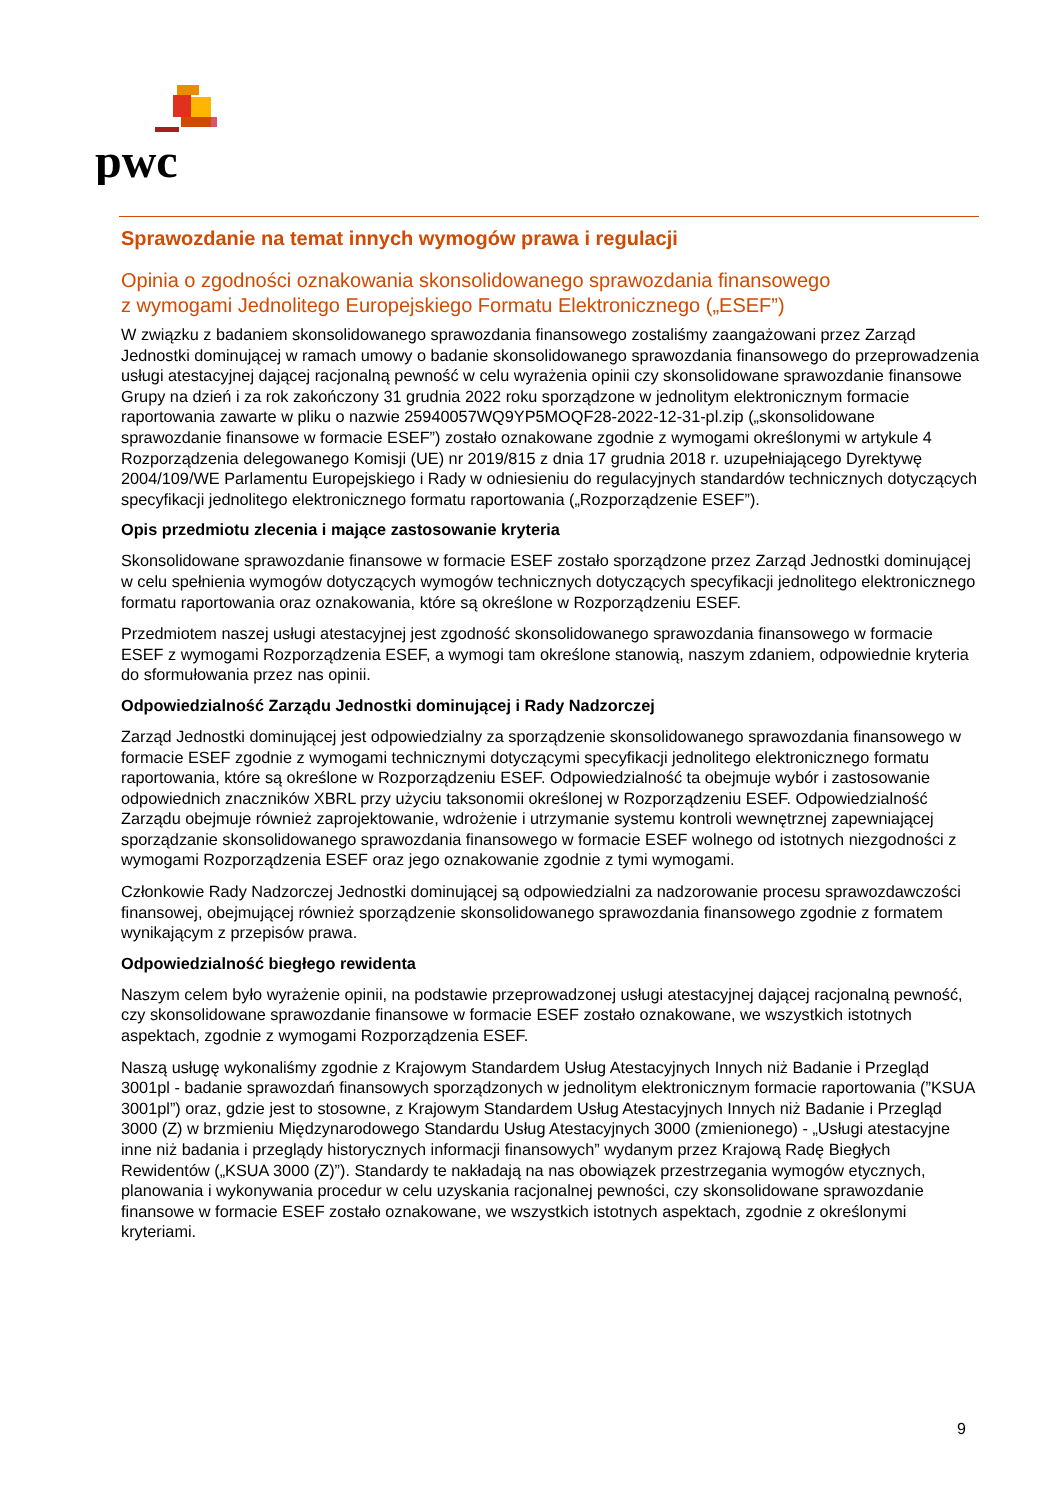pwc
Sprawozdanie na temat innych wymogów prawa i regulacji
Opinia o zgodności oznakowania skonsolidowanego sprawozdania finansowego
z wymogami Jednolitego Europejskiego Formatu Elektronicznego („ESEF”)
W związku z badaniem skonsolidowanego sprawozdania finansowego zostaliśmy zaangażowani przez Zarząd Jednostki dominującej w ramach umowy o badanie skonsolidowanego sprawozdania finansowego do przeprowadzenia usługi atestacyjnej dającej racjonalną pewność w celu wyrażenia opinii czy skonsolidowane sprawozdanie finansowe Grupy na dzień i za rok zakończony 31 grudnia 2022 roku sporządzone w jednolitym elektronicznym formacie raportowania zawarte w pliku o nazwie 25940057WQ9YP5MOQF28-2022-12-31-pl.zip („skonsolidowane sprawozdanie finansowe w formacie ESEF”) zostało oznakowane zgodnie z wymogami określonymi w artykule 4 Rozporządzenia delegowanego Komisji (UE) nr 2019/815 z dnia 17 grudnia 2018 r. uzupełniającego Dyrektywę 2004/109/WE Parlamentu Europejskiego i Rady w odniesieniu do regulacyjnych standardów technicznych dotyczących specyfikacji jednolitego elektronicznego formatu raportowania („Rozporządzenie ESEF”).
Opis przedmiotu zlecenia i mające zastosowanie kryteria
Skonsolidowane sprawozdanie finansowe w formacie ESEF zostało sporządzone przez Zarząd Jednostki dominującej w celu spełnienia wymogów dotyczących wymogów technicznych dotyczących specyfikacji jednolitego elektronicznego formatu raportowania oraz oznakowania, które są określone w Rozporządzeniu ESEF.
Przedmiotem naszej usługi atestacyjnej jest zgodność skonsolidowanego sprawozdania finansowego w formacie ESEF z wymogami Rozporządzenia ESEF, a wymogi tam określone stanowią, naszym zdaniem, odpowiednie kryteria do sformułowania przez nas opinii.
Odpowiedzialność Zarządu Jednostki dominującej i Rady Nadzorczej
Zarząd Jednostki dominującej jest odpowiedzialny za sporządzenie skonsolidowanego sprawozdania finansowego w formacie ESEF zgodnie z wymogami technicznymi dotyczącymi specyfikacji jednolitego elektronicznego formatu raportowania, które są określone w Rozporządzeniu ESEF. Odpowiedzialność ta obejmuje wybór i zastosowanie odpowiednich znaczników XBRL przy użyciu taksonomii określonej w Rozporządzeniu ESEF. Odpowiedzialność Zarządu obejmuje również zaprojektowanie, wdrożenie i utrzymanie systemu kontroli wewnętrznej zapewniającej sporządzanie skonsolidowanego sprawozdania finansowego w formacie ESEF wolnego od istotnych niezgodności z wymogami Rozporządzenia ESEF oraz jego oznakowanie zgodnie z tymi wymogami.
Członkowie Rady Nadzorczej Jednostki dominującej są odpowiedzialni za nadzorowanie procesu sprawozdawczości finansowej, obejmującej również sporządzenie skonsolidowanego sprawozdania finansowego zgodnie z formatem wynikającym z przepisów prawa.
Odpowiedzialność biegłego rewidenta
Naszym celem było wyrażenie opinii, na podstawie przeprowadzonej usługi atestacyjnej dającej racjonalną pewność, czy skonsolidowane sprawozdanie finansowe w formacie ESEF zostało oznakowane, we wszystkich istotnych aspektach, zgodnie z wymogami Rozporządzenia ESEF.
Naszą usługę wykonaliśmy zgodnie z Krajowym Standardem Usług Atestacyjnych Innych niż Badanie i Przegląd 3001pl - badanie sprawozdań finansowych sporządzonych w jednolitym elektronicznym formacie raportowania (”KSUA 3001pl”) oraz, gdzie jest to stosowne, z Krajowym Standardem Usług Atestacyjnych Innych niż Badanie i Przegląd 3000 (Z) w brzmieniu Międzynarodowego Standardu Usług Atestacyjnych 3000 (zmienionego) - „Usługi atestacyjne inne niż badania i przeglądy historycznych informacji finansowych” wydanym przez Krajową Radę Biegłych Rewidentów („KSUA 3000 (Z)”). Standardy te nakładają na nas obowiązek przestrzegania wymogów etycznych, planowania i wykonywania procedur w celu uzyskania racjonalnej pewności, czy skonsolidowane sprawozdanie finansowe w formacie ESEF zostało oznakowane, we wszystkich istotnych aspektach, zgodnie z określonymi kryteriami.
9